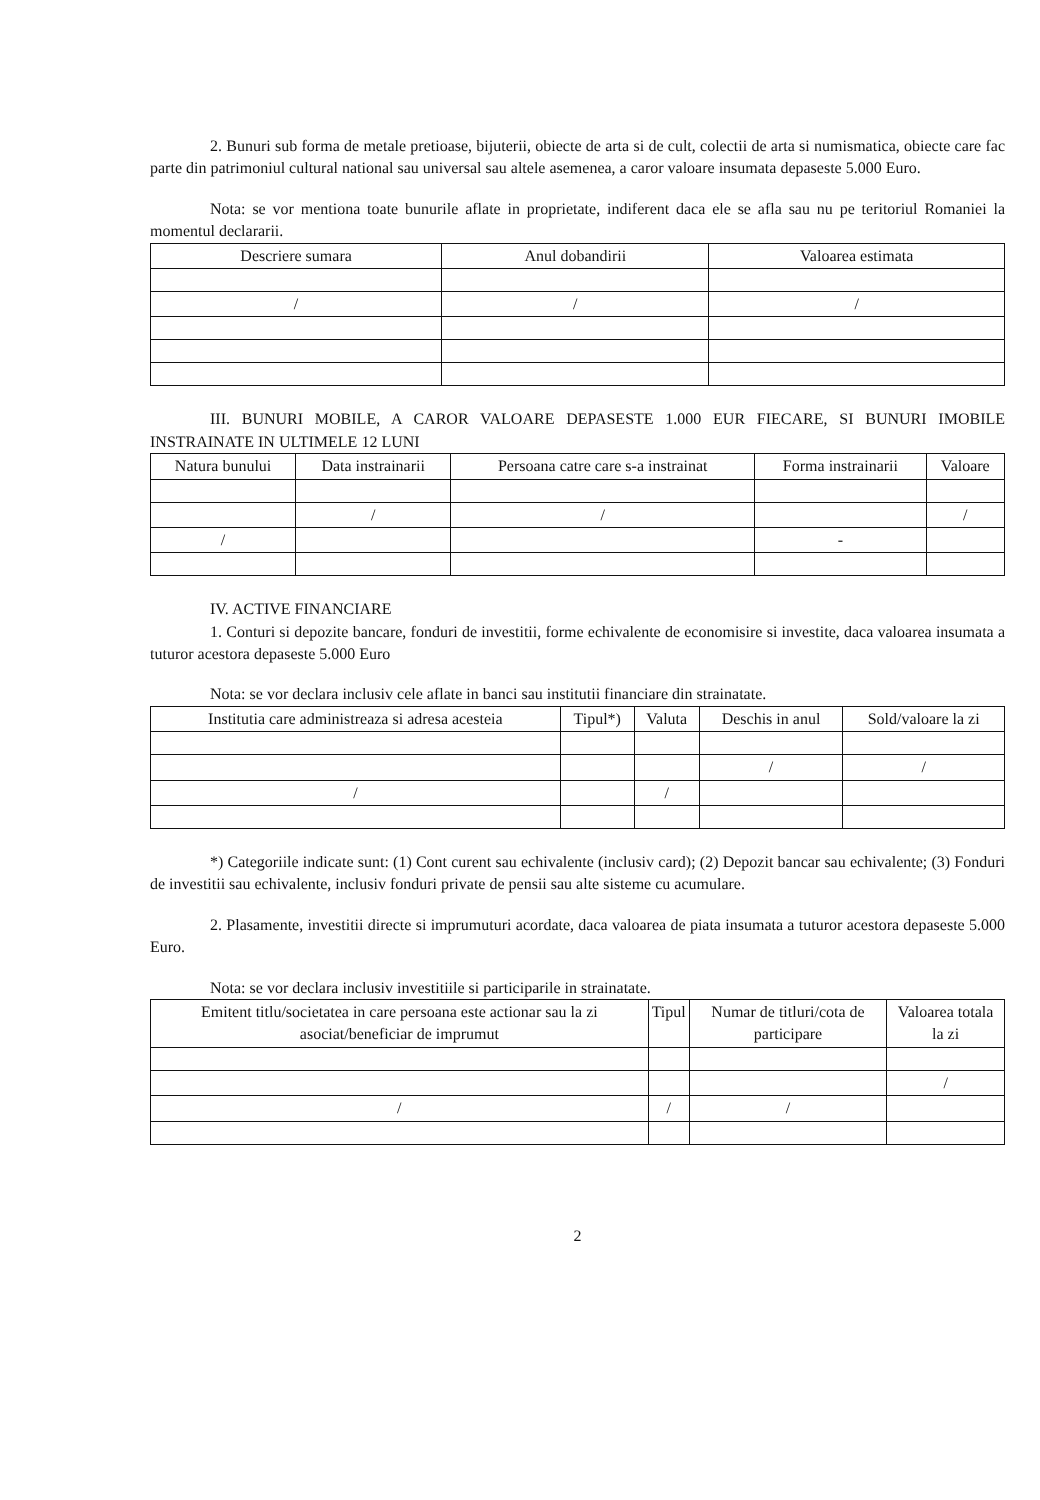2. Bunuri sub forma de metale pretioase, bijuterii, obiecte de arta si de cult, colectii de arta si numismatica, obiecte care fac parte din patrimoniul cultural national sau universal sau altele asemenea, a caror valoare insumata depaseste 5.000 Euro.
Nota: se vor mentiona toate bunurile aflate in proprietate, indiferent daca ele se afla sau nu pe teritoriul Romaniei la momentul declararii.
| Descriere sumara | Anul dobandirii | Valoarea estimata |
| --- | --- | --- |
| / | / | / |
III. BUNURI MOBILE, A CAROR VALOARE DEPASESTE 1.000 EUR FIECARE, SI BUNURI IMOBILE INSTRAINATE IN ULTIMELE 12 LUNI
| Natura bunului | Data instrainarii | Persoana catre care s-a instrainat | Forma instrainarii | Valoare |
| --- | --- | --- | --- | --- |
| | / | / | | / |
| / | | | - | |
IV. ACTIVE FINANCIARE
1. Conturi si depozite bancare, fonduri de investitii, forme echivalente de economisire si investite, daca valoarea insumata a tuturor acestora depaseste 5.000 Euro
Nota: se vor declara inclusiv cele aflate in banci sau institutii financiare din strainatate.
| Institutia care administreaza si adresa acesteia | Tipul*) | Valuta | Deschis in anul | Sold/valoare la zi |
| --- | --- | --- | --- | --- |
| | | | / | / |
| / | | / | | |
*) Categoriile indicate sunt: (1) Cont curent sau echivalente (inclusiv card); (2) Depozit bancar sau echivalente; (3) Fonduri de investitii sau echivalente, inclusiv fonduri private de pensii sau alte sisteme cu acumulare.
2. Plasamente, investitii directe si imprumuturi acordate, daca valoarea de piata insumata a tuturor acestora depaseste 5.000 Euro.
Nota: se vor declara inclusiv investitiile si participarile in strainatate.
| Emitent titlu/societatea in care persoana este actionar sau la zi asociat/beneficiar de imprumut | Tipul | Numar de titluri/cota de participare | Valoarea totala la zi |
| --- | --- | --- | --- |
| | | | / |
| / | / | / | |
2